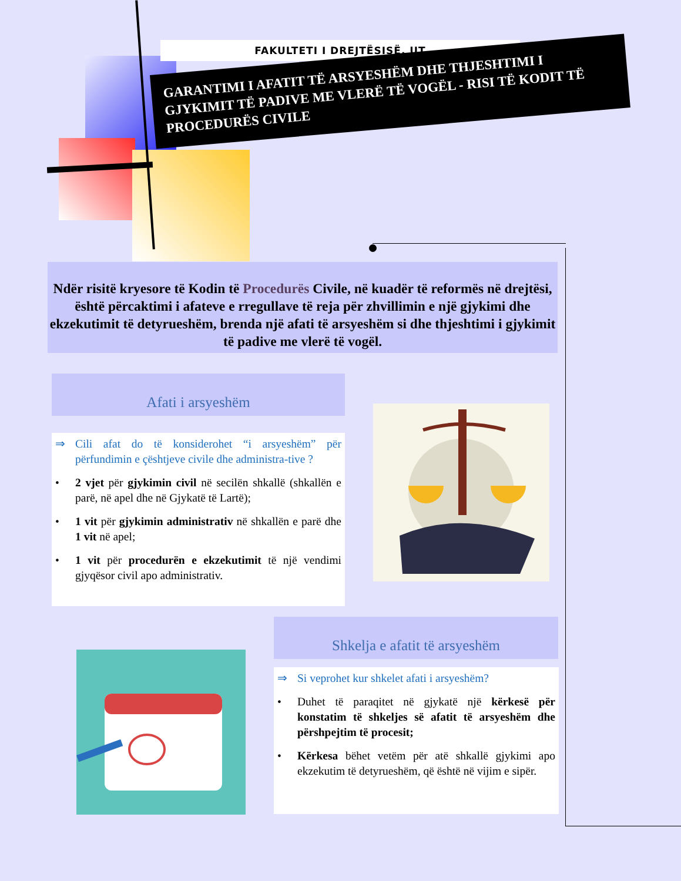FAKULTETI I DREJTËSISË, UT
GARANTIMI I AFATIT TË ARSYESHËM DHE THJESHTIMI I GJYKIMIT TË PADIVE ME VLERË TË VOGËL - RISI TË KODIT TË PROCEDURËS CIVILE
Ndër risitë kryesore të Kodin të Procedurës Civile, në kuadër të reformës në drejtësi, është përcaktimi i afateve e rregullave të reja për zhvillimin e një gjykimi dhe ekzekutimit të detyrueshëm, brenda një afati të arsyeshëm si dhe thjeshtimi i gjykimit të padive me vlerë të vogël.
Afati i arsyeshëm
⇒ Cili afat do të konsiderohet “i arsyeshëm” për përfundimin e çështjeve civile dhe administra-tive ?
• 2 vjet për gjykimin civil në secilën shkallë (shkallën e parë, në apel dhe në Gjykatë të Lartë);
• 1 vit për gjykimin administrativ në shkallën e parë dhe 1 vit në apel;
• 1 vit për procedurën e ekzekutimit të një vendimi gjyqësor civil apo administrativ.
Shkelja e afatit të arsyeshëm
⇒ Si veprohet kur shkelet afati i arsyeshëm?
• Duhet të paraqitet në gjykatë një kërkesë për konstatim të shkeljes së afatit të arsyeshëm dhe përshpejtim të procesit;
• Kërkesa bëhet vetëm për atë shkallë gjykimi apo ekzekutim të detyrueshëm, që është në vijim e sipër.